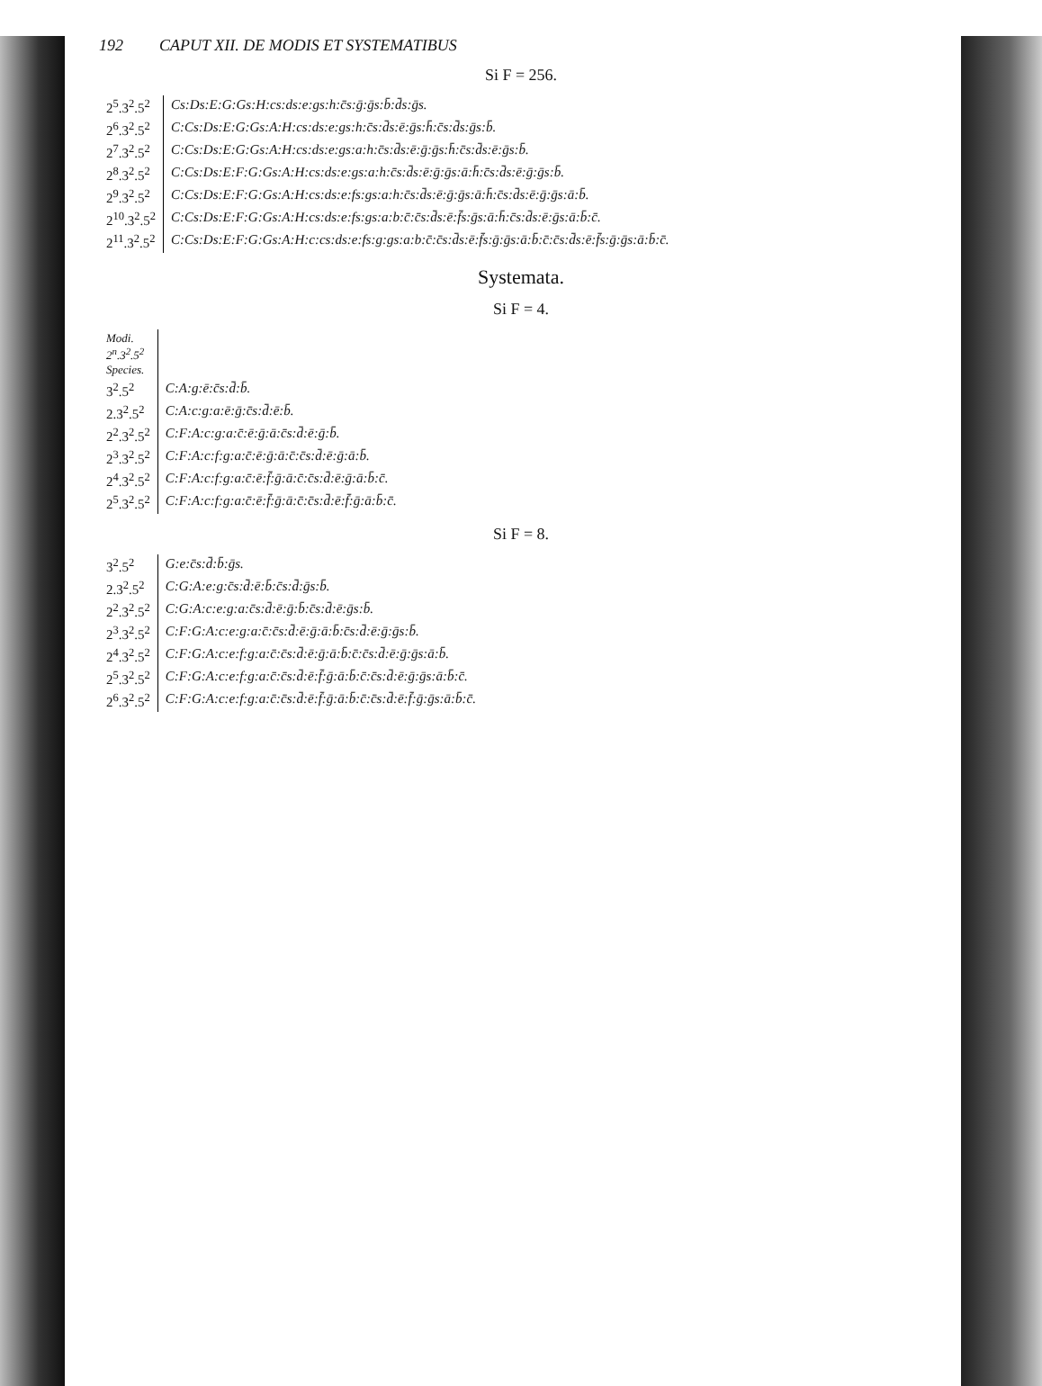192 CAPUT XII. DE MODIS ET SYSTEMATIBUS
Si F = 256.
| 2<sup>5</sup>.3<sup>2</sup>.5<sup>2</sup> | Cs:Ds:E:G:Gs:H:cs:ds:e:gs:h:c̄s:ḡ:ḡs:b̄:d̄s:ḡs. |
| 2<sup>6</sup>.3<sup>2</sup>.5<sup>2</sup> | C:Cs:Ds:E:G:Gs:A:H:cs:ds:e:gs:h:c̄s:d̄s:ē:ḡs:h̄:c̄s:d̄s:ḡs:b̄. |
| 2<sup>7</sup>.3<sup>2</sup>.5<sup>2</sup> | C:Cs:Ds:E:G:Gs:A:H:cs:ds:e:gs:a:h:c̄s:d̄s:ē:ḡ:ḡs:h̄:c̄s:d̄s:ē:ḡs:b̄. |
| 2<sup>8</sup>.3<sup>2</sup>.5<sup>2</sup> | C:Cs:Ds:E:F:G:Gs:A:H:cs:ds:e:gs:a:h:c̄s:d̄s:ē:ḡ:ḡs:ā:h̄:c̄s:d̄s:ē:ḡ:ḡs:b̄. |
| 2<sup>9</sup>.3<sup>2</sup>.5<sup>2</sup> | C:Cs:Ds:E:F:G:Gs:A:H:cs:ds:e:fs:gs:a:h:c̄s:d̄s:ē:ḡ:ḡs:ā:h̄:c̄s:d̄s:ē:ḡ:ḡs:ā:b̄. |
| 2<sup>10</sup>.3<sup>2</sup>.5<sup>2</sup> | C:Cs:Ds:E:F:G:Gs:A:H:cs:ds:e:fs:gs:a:b:c̄:c̄s:d̄s:ē:f̄s:ḡs:ā:h̄:c̄s:d̄s:ē:ḡs:ā:b̄:c̄. |
| 2<sup>11</sup>.3<sup>2</sup>.5<sup>2</sup> | C:Cs:Ds:E:F:G:Gs:A:H:c:cs:ds:e:fs:g:gs:a:b:c̄:c̄s:d̄s:ē:f̄s:ḡ:ḡs:ā:b̄:c̄:c̄s:d̄s:ē:f̄s:ḡ:ḡs:ā:b̄:c̄. |
Systemata.
Si F = 4.
| Modi. 2<sup>n</sup>.3<sup>2</sup>.5<sup>2</sup> Species. | |
| --- | --- |
| 3<sup>2</sup>.5<sup>2</sup> | C:A:g:ē:c̄s:d̄:b̄. |
| 2.3<sup>2</sup>.5<sup>2</sup> | C:A:c:g:a:ē:ḡ:c̄s:d̄:ē:b̄. |
| 2<sup>2</sup>.3<sup>2</sup>.5<sup>2</sup> | C:F:A:c:g:a:c̄:ē:ḡ:ā:c̄s:d̄:ē:ḡ:b̄. |
| 2<sup>3</sup>.3<sup>2</sup>.5<sup>2</sup> | C:F:A:c:f:g:a:c̄:ē:ḡ:ā:c̄:c̄s:d̄:ē:ḡ:ā:b̄. |
| 2<sup>4</sup>.3<sup>2</sup>.5<sup>2</sup> | C:F:A:c:f:g:a:c̄:ē:f̄:ḡ:ā:c̄:c̄s:d̄:ē:ḡ:ā:b̄:c̄. |
| 2<sup>5</sup>.3<sup>2</sup>.5<sup>2</sup> | C:F:A:c:f:g:a:c̄:ē:f̄:ḡ:ā:c̄:c̄s:d̄:ē:f̄:ḡ:ā:b̄:c̄. |
Si F = 8.
| 3<sup>2</sup>.5<sup>2</sup> | G:e:c̄s:d̄:b̄:ḡs. |
| 2.3<sup>2</sup>.5<sup>2</sup> | C:G:A:e:g:c̄s:d̄:ē:b̄:c̄s:d̄:ḡs:b̄. |
| 2<sup>2</sup>.3<sup>2</sup>.5<sup>2</sup> | C:G:A:c:e:g:a:c̄s:d̄:ē:ḡ:b̄:c̄s:d̄:ē:ḡs:b̄. |
| 2<sup>3</sup>.3<sup>2</sup>.5<sup>2</sup> | C:F:G:A:c:e:g:a:c̄:c̄s:d̄:ē:ḡ:ā:b̄:c̄s:d̄:ē:ḡ:ḡs:b̄. |
| 2<sup>4</sup>.3<sup>2</sup>.5<sup>2</sup> | C:F:G:A:c:e:f:g:a:c̄:c̄s:d̄:ē:ḡ:ā:b̄:c̄:c̄s:d̄:ē:ḡ:ḡs:ā:b̄. |
| 2<sup>5</sup>.3<sup>2</sup>.5<sup>2</sup> | C:F:G:A:c:e:f:g:a:c̄:c̄s:d̄:ē:f̄:ḡ:ā:b̄:c̄:c̄s:d̄:ē:ḡ:ḡs:ā:b̄:c̄. |
| 2<sup>6</sup>.3<sup>2</sup>.5<sup>2</sup> | C:F:G:A:c:e:f:g:a:c̄:c̄s:d̄:ē:f̄:ḡ:ā:b̄:c̄:c̄s:d̄:ē:f̄:ḡ:ḡs:ā:b̄:c̄. |